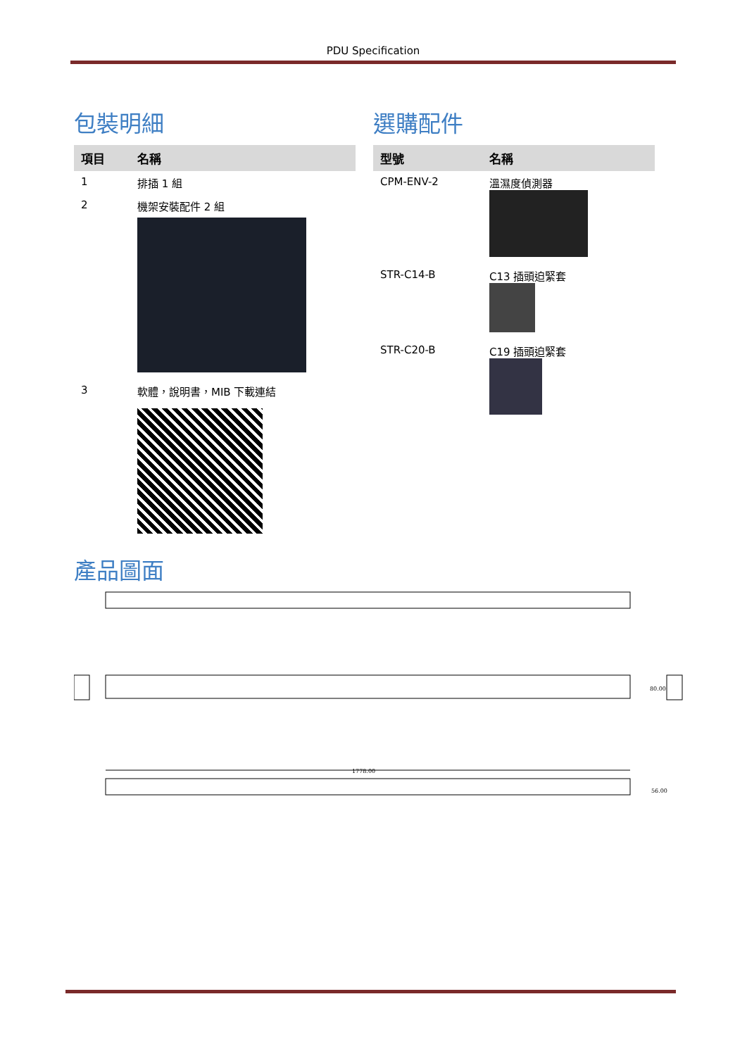PDU Specification
包裝明細
| 項目 | 名稱 |
| --- | --- |
| 1 | 排插 1 組 |
| 2 | 機架安裝配件 2 組 |
| 3 | 軟體，說明書，MIB 下載連結 |
選購配件
| 型號 | 名稱 |
| --- | --- |
| CPM-ENV-2 | 溫濕度偵測器 |
| STR-C14-B | C13 插頭迫緊套 |
| STR-C20-B | C19 插頭迫緊套 |
產品圖面
1778.00
80.00
56.00